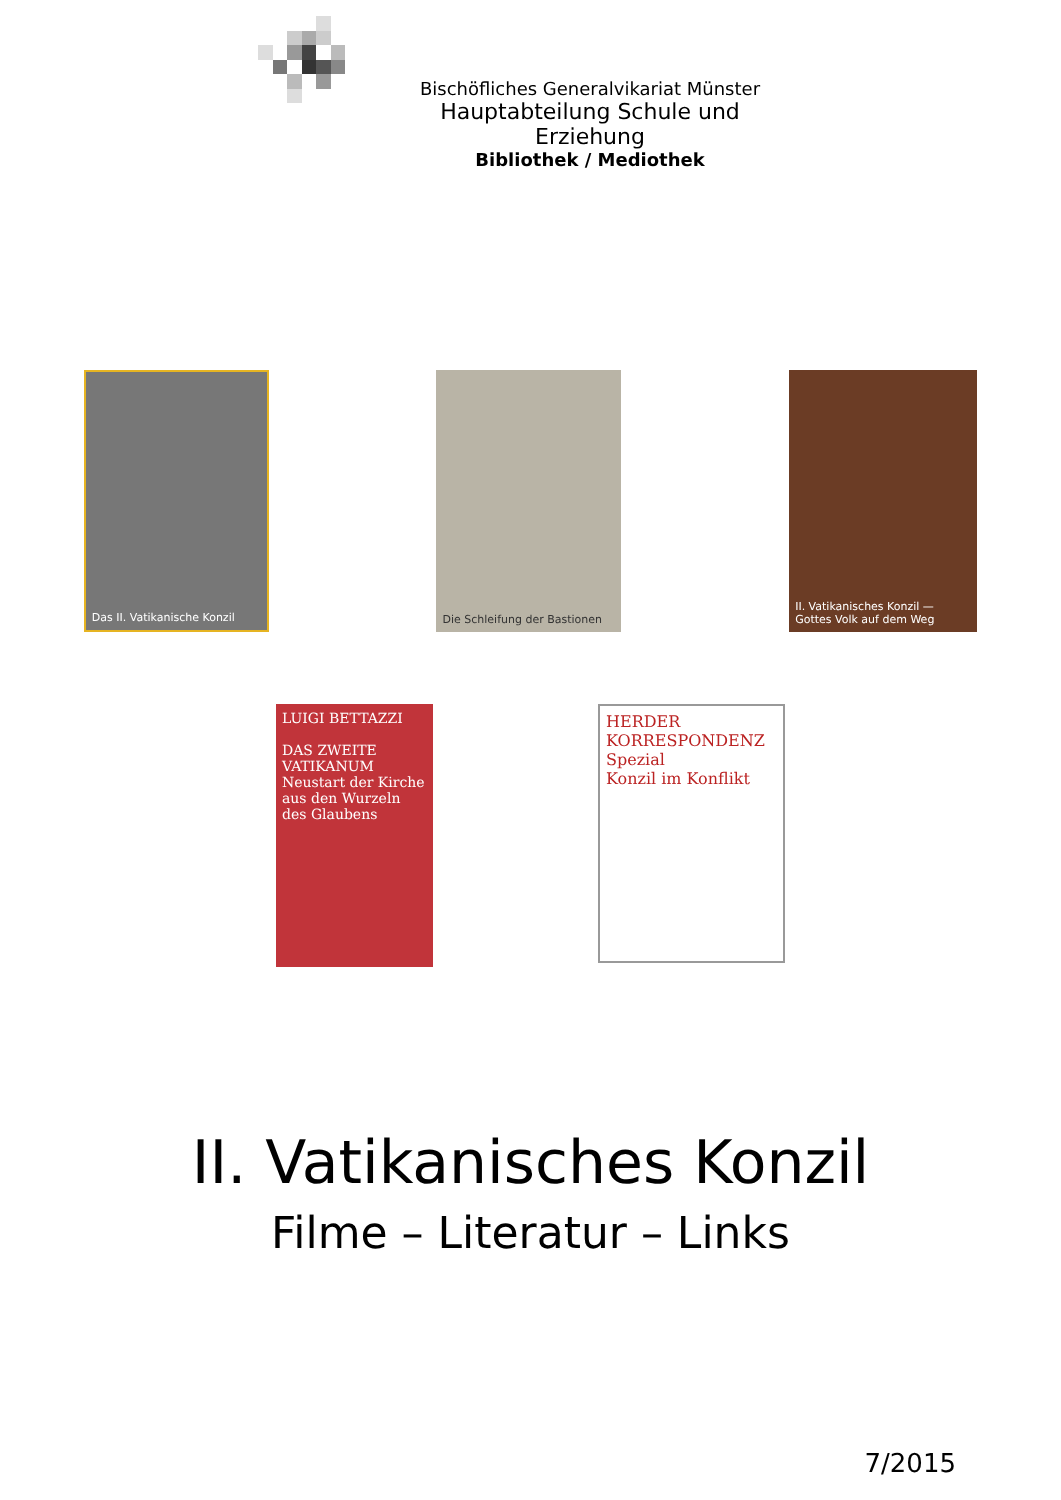Bischöfliches Generalvikariat Münster
Hauptabteilung Schule und Erziehung
Bibliothek / Mediothek
Das II. Vatikanische Konzil Die Schleifung der Bastionen II. Vatikanisches Konzil — Gottes Volk auf dem Weg
LUIGI BETTAZZI
DAS ZWEITE VATIKANUM
Neustart der Kirche aus den Wurzeln des Glaubens
HERDER KORRESPONDENZ Spezial
Konzil im Konflikt
II. Vatikanisches Konzil
Filme – Literatur – Links
7/2015